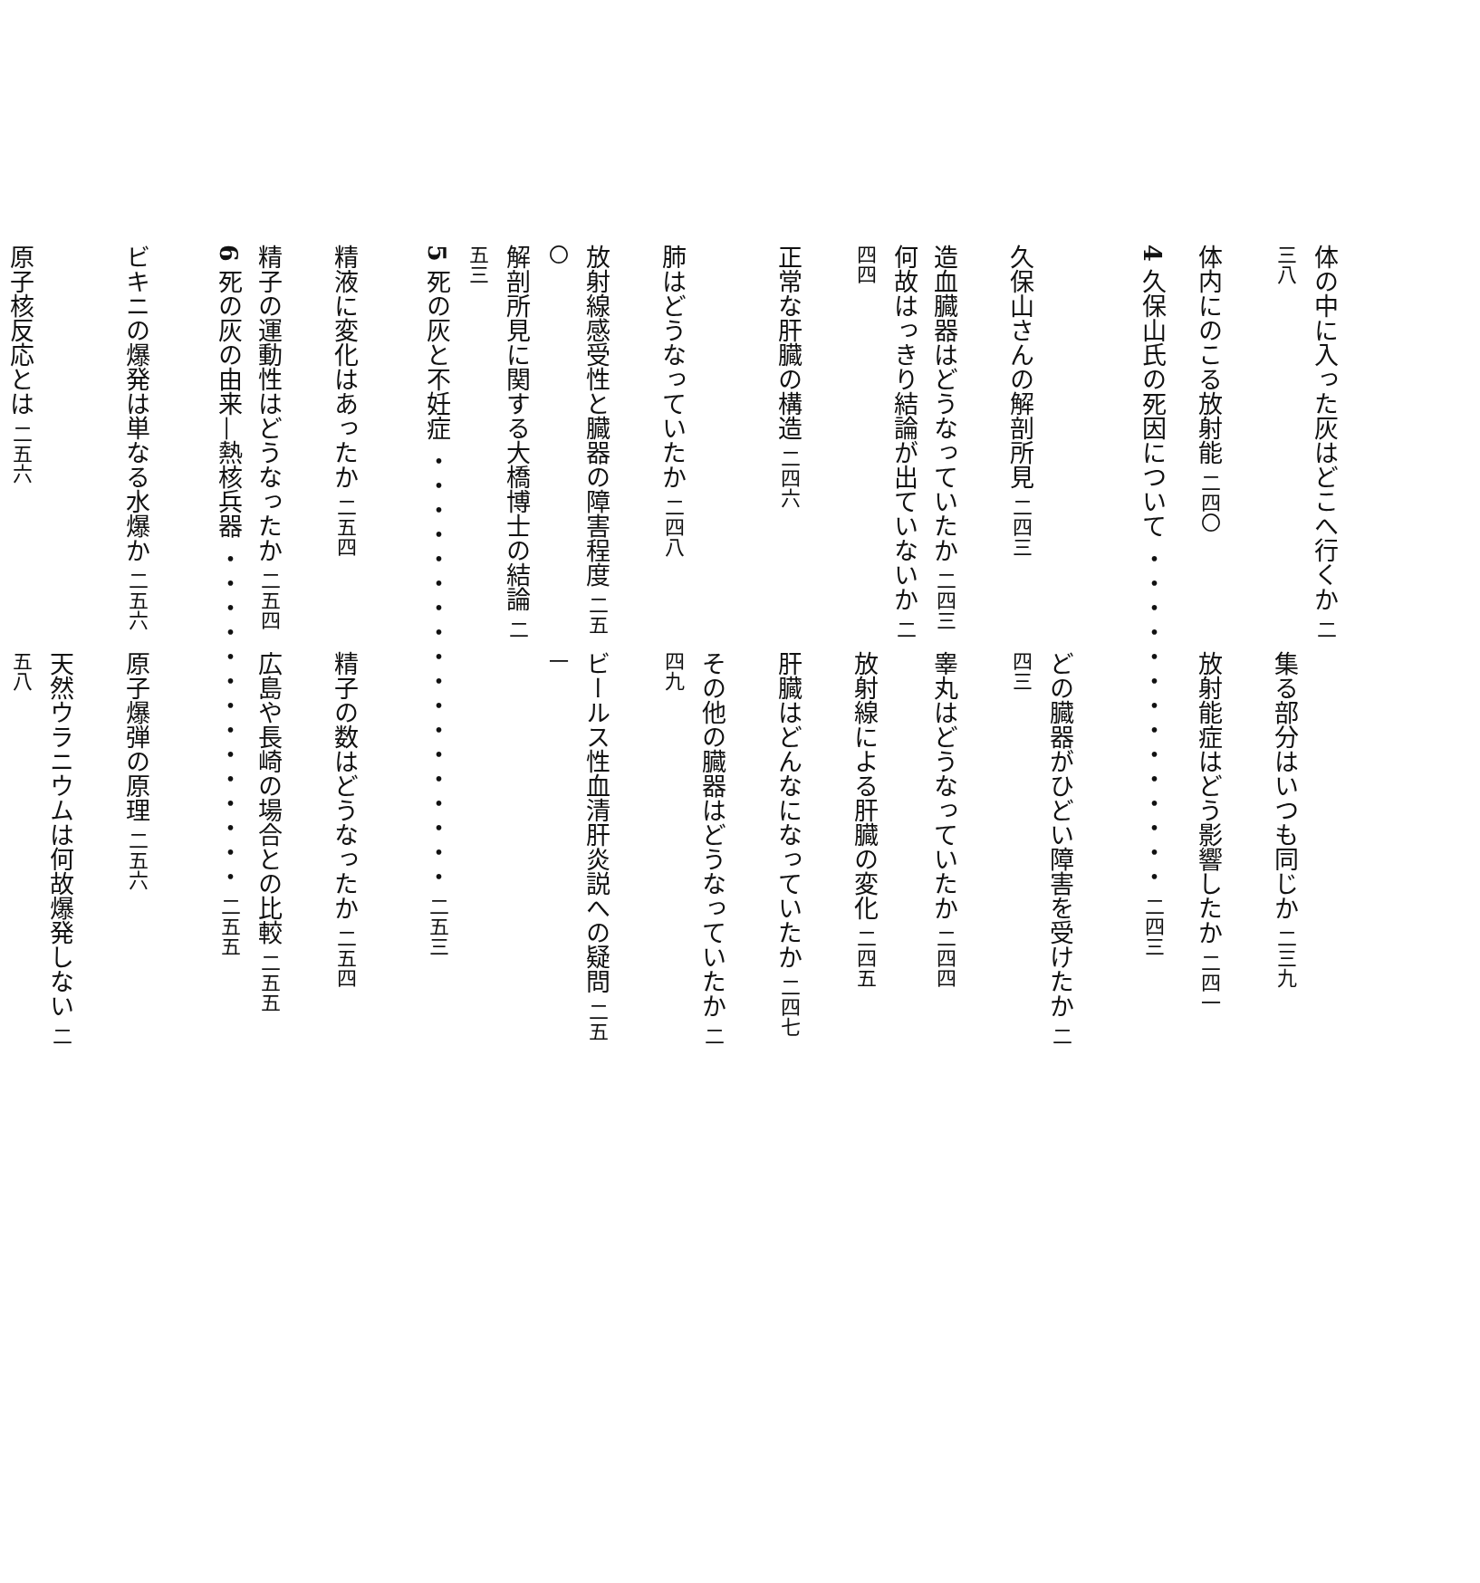体の中に入った灰はどこへ行くか 二三八 集る部分はいつも同じか 二三九
体内にのこる放射能 二四〇 放射能症はどう影響したか 二四一
4 久保山氏の死因について ・・・・・・・・・・・・・・ 二四三
久保山さんの解剖所見 二四三 どの臓器がひどい障害を受けたか 二四三
造血臓器はどうなっていたか 二四三 睾丸はどうなっていたか 二四四
何故はっきり結論が出ていないか 二四四 放射線による肝臓の変化 二四五
正常な肝臓の構造 二四六 肝臓はどんなになっていたか 二四七
肺はどうなっていたか 二四八 その他の臓器はどうなっていたか 二四九
放射線感受性と臓器の障害程度 二五〇 ビールス性血清肝炎説への疑問 二五一
解剖所見に関する大橋博士の結論 二五三
5 死の灰と不妊症 ・・・・・・・・・・・・・・・・・・ 二五三
精液に変化はあったか 二五四 精子の数はどうなったか 二五四
精子の運動性はどうなったか 二五四 広島や長崎の場合との比較 二五五
6 死の灰の由来—熱核兵器 ・・・・・・・・・・・・・・ 二五五
ビキニの爆発は単なる水爆か 二五六 原子爆弾の原理 二五六
原子核反応とは 二五六 天然ウラニウムは何故爆発しない 二五八